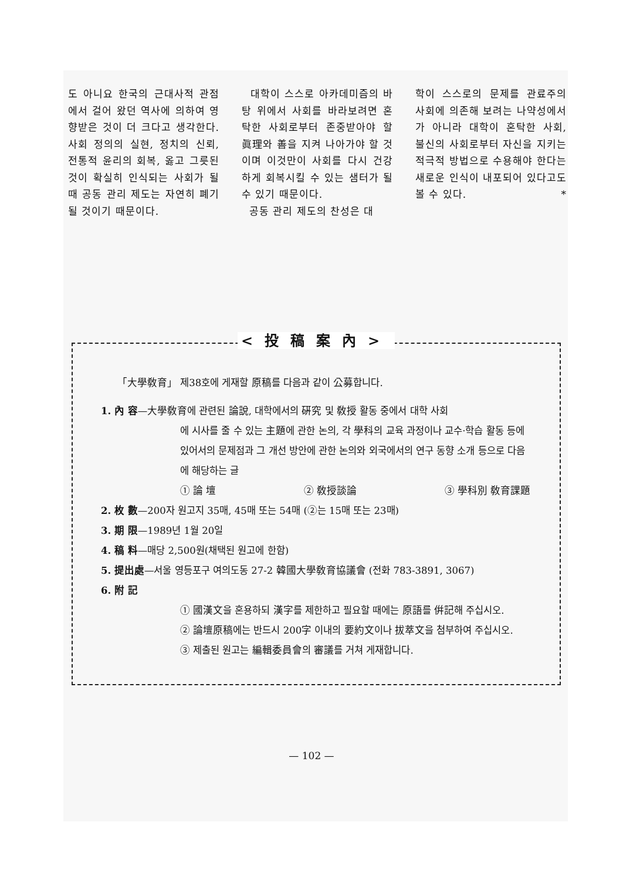도 아니요 한국의 근대사적 관점에서 걸어 왔던 역사에 의하여 영향받은 것이 더 크다고 생각한다. 사회 정의의 실현, 정치의 신뢰, 전통적 윤리의 회복, 옳고 그릇된 것이 확실히 인식되는 사회가 될 때 공동 관리 제도는 자연히 폐기될 것이기 때문이다.
대학이 스스로 아카데미즘의 바탕 위에서 사회를 바라보려면 혼탁한 사회로부터 존중받아야 할 眞理와 善을 지켜 나아가야 할 것이며 이것만이 사회를 다시 건강하게 회복시킬 수 있는 샘터가 될 수 있기 때문이다.
공동 관리 제도의 찬성은 대
학이 스스로의 문제를 관료주의 사회에 의존해 보려는 나약성에서가 아니라 대학이 혼탁한 사회, 불신의 사회로부터 자신을 지키는 적극적 방법으로 수용해야 한다는 새로운 인식이 내포되어 있다고도 볼 수 있다. *
<投稿案內>
「大學敎育」 제38호에 게재할 原稿를 다음과 같이 公募합니다.
1. 內 容—大學敎育에 관련된 論說, 대학에서의 硏究 및 敎授 활동 중에서 대학 사회
에 시사를 줄 수 있는 主題에 관한 논의, 각 學科의 교육 과정이나 교수·학습 활동 등에 있어서의 문제점과 그 개선 방안에 관한 논의와 외국에서의 연구 동향 소개 등으로 다음에 해당하는 글
① 論 壇 ② 敎授談論 ③ 學科別 敎育課題
2. 枚 數—200자 원고지 35매, 45매 또는 54매 (②는 15매 또는 23매)
3. 期 限—1989년 1월 20일
4. 稿 料—매당 2,500원(채택된 원고에 한함)
5. 提出處—서울 영등포구 여의도동 27-2 韓國大學敎育協議會 (전화 783-3891, 3067)
6. 附 記
① 國漢文을 혼용하되 漢字를 제한하고 필요할 때에는 原語를 倂記해 주십시오.
② 論壇原稿에는 반드시 200字 이내의 要約文이나 拔萃文을 첨부하여 주십시오.
③ 제출된 원고는 編輯委員會의 審議를 거쳐 게재합니다.
— 102 —